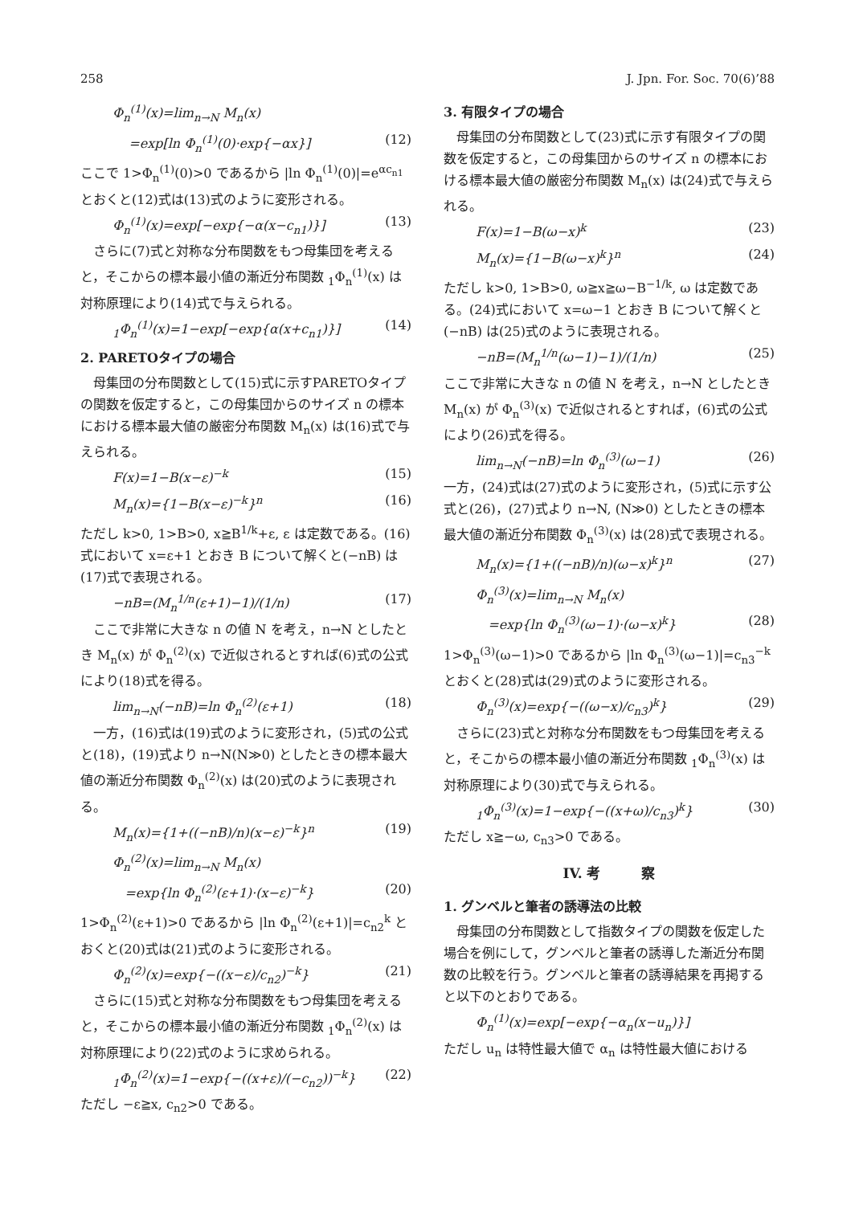258 J. Jpn. For. Soc. 70(6)’88
Φ<sub>n</sub><sup>(1)</sup>(x)=lim<sub>n→N</sub> M<sub>n</sub>(x)
=exp[ln Φ<sub>n</sub><sup>(1)</sup>(0)·exp{−αx}] (12)
ここで 1>Φ<sub>n</sub><sup>(1)</sup>(0)>0 であるから |ln Φ<sub>n</sub><sup>(1)</sup>(0)|=e<sup>αc<sub>n1</sub></sup> とおくと(12)式は(13)式のように変形される。
Φ<sub>n</sub><sup>(1)</sup>(x)=exp[−exp{−α(x−c<sub>n1</sub>)}] (13)
さらに(7)式と対称な分布関数をもつ母集団を考えると，そこからの標本最小値の漸近分布関数 <sub>1</sub>Φ<sub>n</sub><sup>(1)</sup>(x) は対称原理により(14)式で与えられる。
<sub>1</sub>Φ<sub>n</sub><sup>(1)</sup>(x)=1−exp[−exp{α(x+c<sub>n1</sub>)}] (14)
2. PARETOタイプの場合
母集団の分布関数として(15)式に示すPARETOタイプの関数を仮定すると，この母集団からのサイズ n の標本における標本最大値の厳密分布関数 M<sub>n</sub>(x) は(16)式で与えられる。
F(x)=1−B(x−ε)<sup>−k</sup> (15)
M<sub>n</sub>(x)={1−B(x−ε)<sup>−k</sup>}<sup>n</sup> (16)
ただし k>0, 1>B>0, x≧B<sup>1/k</sup>+ε, ε は定数である。(16)式において x=ε+1 とおき B について解くと(−nB) は(17)式で表現される。
−nB=(M<sub>n</sub><sup>1/n</sup>(ε+1)−1)/(1/n) (17)
ここで非常に大きな n の値 N を考え，n→N としたとき M<sub>n</sub>(x) が Φ<sub>n</sub><sup>(2)</sup>(x) で近似されるとすれば(6)式の公式により(18)式を得る。
lim<sub>n→N</sub>(−nB)=ln Φ<sub>n</sub><sup>(2)</sup>(ε+1) (18)
一方，(16)式は(19)式のように変形され，(5)式の公式と(18)，(19)式より n→N(N≫0) としたときの標本最大値の漸近分布関数 Φ<sub>n</sub><sup>(2)</sup>(x) は(20)式のように表現される。
M<sub>n</sub>(x)={1+((−nB)/n)(x−ε)<sup>−k</sup>}<sup>n</sup> (19)
Φ<sub>n</sub><sup>(2)</sup>(x)=lim<sub>n→N</sub> M<sub>n</sub>(x)
=exp{ln Φ<sub>n</sub><sup>(2)</sup>(ε+1)·(x−ε)<sup>−k</sup>} (20)
1>Φ<sub>n</sub><sup>(2)</sup>(ε+1)>0 であるから |ln Φ<sub>n</sub><sup>(2)</sup>(ε+1)|=c<sub>n2</sub><sup>k</sup> とおくと(20)式は(21)式のように変形される。
Φ<sub>n</sub><sup>(2)</sup>(x)=exp{−((x−ε)/c<sub>n2</sub>)<sup>−k</sup>} (21)
さらに(15)式と対称な分布関数をもつ母集団を考えると，そこからの標本最小値の漸近分布関数 <sub>1</sub>Φ<sub>n</sub><sup>(2)</sup>(x) は対称原理により(22)式のように求められる。
<sub>1</sub>Φ<sub>n</sub><sup>(2)</sup>(x)=1−exp{−((x+ε)/(−c<sub>n2</sub>))<sup>−k</sup>} (22)
ただし −ε≧x, c<sub>n2</sub>>0 である。
3. 有限タイプの場合
母集団の分布関数として(23)式に示す有限タイプの関数を仮定すると，この母集団からのサイズ n の標本における標本最大値の厳密分布関数 M<sub>n</sub>(x) は(24)式で与えられる。
F(x)=1−B(ω−x)<sup>k</sup> (23)
M<sub>n</sub>(x)={1−B(ω−x)<sup>k</sup>}<sup>n</sup> (24)
ただし k>0, 1>B>0, ω≧x≧ω−B<sup>−1/k</sup>, ω は定数である。(24)式において x=ω−1 とおき B について解くと(−nB) は(25)式のように表現される。
−nB=(M<sub>n</sub><sup>1/n</sup>(ω−1)−1)/(1/n) (25)
ここで非常に大きな n の値 N を考え，n→N としたとき M<sub>n</sub>(x) が Φ<sub>n</sub><sup>(3)</sup>(x) で近似されるとすれば，(6)式の公式により(26)式を得る。
lim<sub>n→N</sub>(−nB)=ln Φ<sub>n</sub><sup>(3)</sup>(ω−1) (26)
一方，(24)式は(27)式のように変形され，(5)式に示す公式と(26)，(27)式より n→N, (N≫0) としたときの標本最大値の漸近分布関数 Φ<sub>n</sub><sup>(3)</sup>(x) は(28)式で表現される。
M<sub>n</sub>(x)={1+((−nB)/n)(ω−x)<sup>k</sup>}<sup>n</sup> (27)
Φ<sub>n</sub><sup>(3)</sup>(x)=lim<sub>n→N</sub> M<sub>n</sub>(x)
=exp{ln Φ<sub>n</sub><sup>(3)</sup>(ω−1)·(ω−x)<sup>k</sup>} (28)
1>Φ<sub>n</sub><sup>(3)</sup>(ω−1)>0 であるから |ln Φ<sub>n</sub><sup>(3)</sup>(ω−1)|=c<sub>n3</sub><sup>−k</sup> とおくと(28)式は(29)式のように変形される。
Φ<sub>n</sub><sup>(3)</sup>(x)=exp{−((ω−x)/c<sub>n3</sub>)<sup>k</sup>} (29)
さらに(23)式と対称な分布関数をもつ母集団を考えると，そこからの標本最小値の漸近分布関数 <sub>1</sub>Φ<sub>n</sub><sup>(3)</sup>(x) は対称原理により(30)式で与えられる。
<sub>1</sub>Φ<sub>n</sub><sup>(3)</sup>(x)=1−exp{−((x+ω)/c<sub>n3</sub>)<sup>k</sup>} (30)
ただし x≧−ω, c<sub>n3</sub>>0 である。
IV. 考　　　察
1. グンベルと筆者の誘導法の比較
母集団の分布関数として指数タイプの関数を仮定した場合を例にして，グンベルと筆者の誘導した漸近分布関数の比較を行う。グンベルと筆者の誘導結果を再掲すると以下のとおりである。
Φ<sub>n</sub><sup>(1)</sup>(x)=exp[−exp{−α<sub>n</sub>(x−u<sub>n</sub>)}]
ただし u<sub>n</sub> は特性最大値で α<sub>n</sub> は特性最大値における